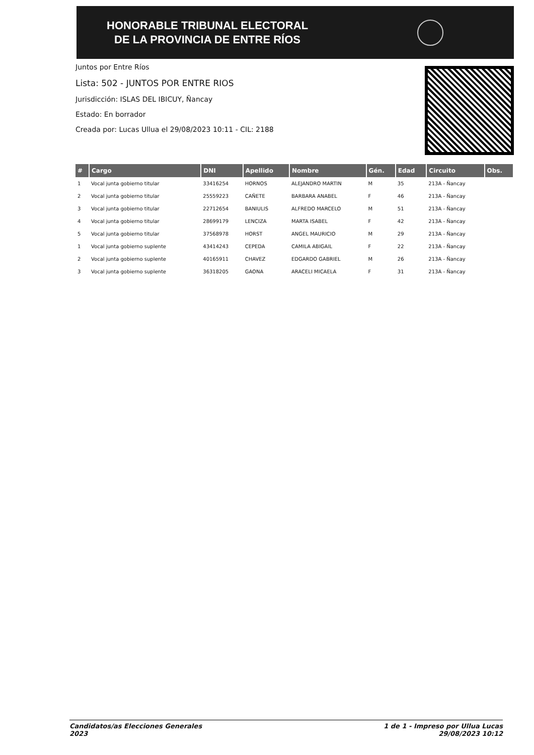HONORABLE TRIBUNAL ELECTORAL
DE LA PROVINCIA DE ENTRE RÍOS
Juntos por Entre Ríos
Lista: 502 - JUNTOS POR ENTRE RIOS
Jurisdicción: ISLAS DEL IBICUY, Ñancay
Estado: En borrador
Creada por: Lucas Ullua el 29/08/2023 10:11 - CIL: 2188
| # | Cargo | DNI | Apellido | Nombre | Gén. | Edad | Circuito | Obs. |
| --- | --- | --- | --- | --- | --- | --- | --- | --- |
| 1 | Vocal junta gobierno titular | 33416254 | HORNOS | ALEJANDRO MARTIN | M | 35 | 213A - Ñancay | |
| 2 | Vocal junta gobierno titular | 25559223 | CAÑETE | BARBARA ANABEL | F | 46 | 213A - Ñancay | |
| 3 | Vocal junta gobierno titular | 22712654 | BANIULIS | ALFREDO MARCELO | M | 51 | 213A - Ñancay | |
| 4 | Vocal junta gobierno titular | 28699179 | LENCIZA | MARTA ISABEL | F | 42 | 213A - Ñancay | |
| 5 | Vocal junta gobierno titular | 37568978 | HORST | ANGEL MAURICIO | M | 29 | 213A - Ñancay | |
| 1 | Vocal junta gobierno suplente | 43414243 | CEPEDA | CAMILA ABIGAIL | F | 22 | 213A - Ñancay | |
| 2 | Vocal junta gobierno suplente | 40165911 | CHAVEZ | EDGARDO GABRIEL | M | 26 | 213A - Ñancay | |
| 3 | Vocal junta gobierno suplente | 36318205 | GAONA | ARACELI MICAELA | F | 31 | 213A - Ñancay | |
Candidatos/as Elecciones Generales
2023
1 de 1 - Impreso por Ullua Lucas
29/08/2023 10:12